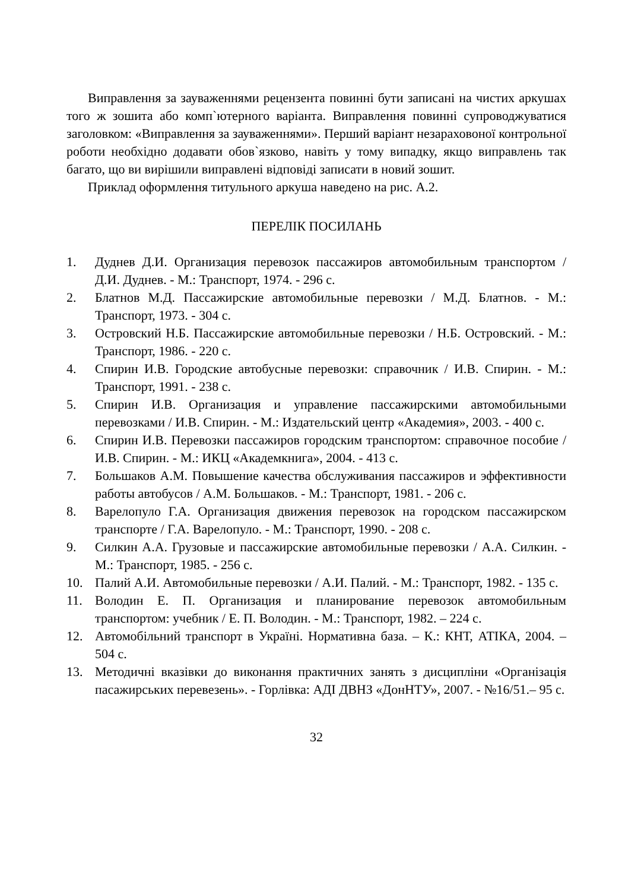Виправлення за зауваженнями рецензента повинні бути записані на чистих аркушах того ж зошита або комп`ютерного варіанта. Виправлення повинні супроводжуватися заголовком: «Виправлення за зауваженнями». Перший варіант незараховоної контрольної роботи необхідно додавати обов`язково, навіть у тому випадку, якщо виправлень так багато, що ви вирішили виправлені відповіді записати в новий зошит.
Приклад оформлення титульного аркуша наведено на рис. А.2.
ПЕРЕЛІК ПОСИЛАНЬ
1. Дуднев Д.И. Организация перевозок пассажиров автомобильным транспортом / Д.И. Дуднев. - М.: Транспорт, 1974. - 296 с.
2. Блатнов М.Д. Пассажирские автомобильные перевозки / М.Д. Блатнов. - М.: Транспорт, 1973. - 304 с.
3. Островский Н.Б. Пассажирские автомобильные перевозки / Н.Б. Островский. - М.: Транспорт, 1986. - 220 с.
4. Спирин И.В. Городские автобусные перевозки: справочник / И.В. Спирин. - М.: Транспорт, 1991. - 238 с.
5. Спирин И.В. Организация и управление пассажирскими автомобильными перевозками / И.В. Спирин. - М.: Издательский центр «Академия», 2003. - 400 с.
6. Спирин И.В. Перевозки пассажиров городским транспортом: справочное пособие / И.В. Спирин. - М.: ИКЦ «Академкнига», 2004. - 413 с.
7. Большаков А.М. Повышение качества обслуживания пассажиров и эффективности работы автобусов / А.М. Большаков. - М.: Транспорт, 1981. - 206 с.
8. Варелопуло Г.А. Организация движения перевозок на городском пассажирском транспорте / Г.А. Варелопуло. - М.: Транспорт, 1990. - 208 с.
9. Силкин А.А. Грузовые и пассажирские автомобильные перевозки / А.А. Силкин. - М.: Транспорт, 1985. - 256 с.
10. Палий А.И. Автомобильные перевозки / А.И. Палий. - М.: Транспорт, 1982. - 135 с.
11. Володин Е. П. Организация и планирование перевозок автомобильным транспортом: учебник / Е. П. Володин. - М.: Транспорт, 1982. – 224 с.
12. Автомобільний транспорт в Україні. Нормативна база. – К.: КНТ, АТІКА, 2004. – 504 с.
13. Методичні вказівки до виконання практичних занять з дисципліни «Організація пасажирських перевезень». - Горлівка: АДІ ДВНЗ «ДонНТУ», 2007. - №16/51.– 95 с.
32